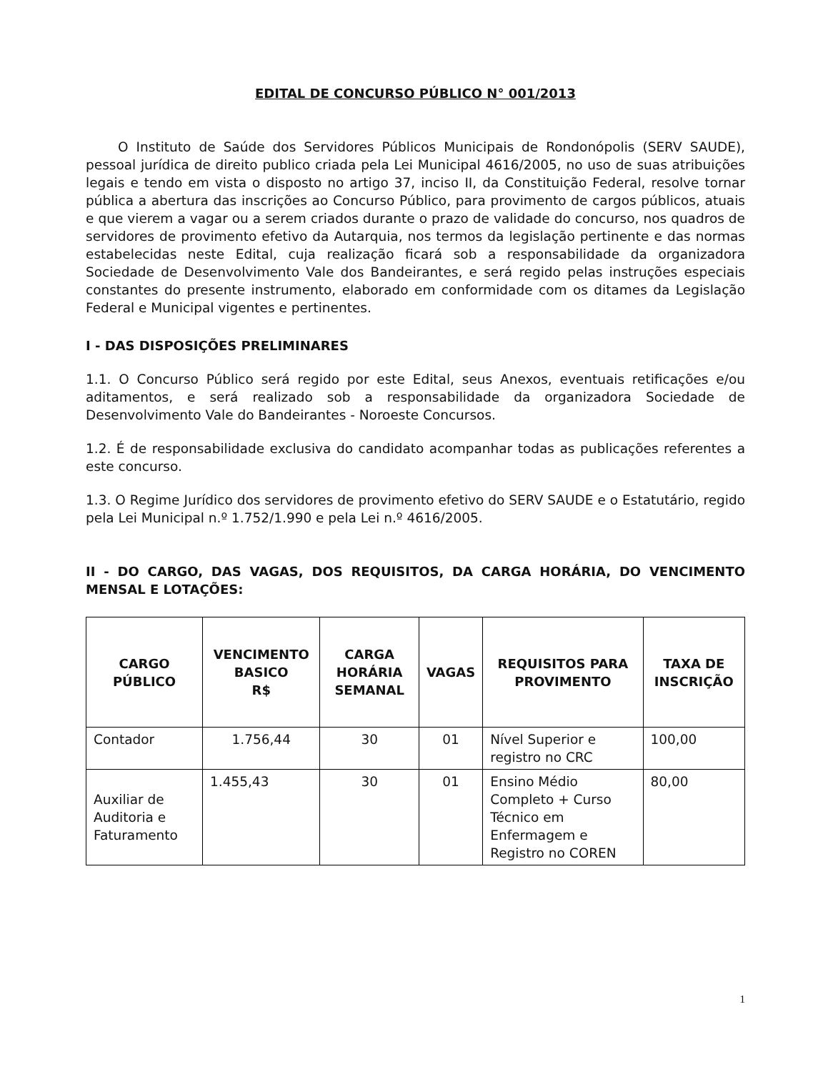EDITAL DE CONCURSO PÚBLICO N° 001/2013
O Instituto de Saúde dos Servidores Públicos Municipais de Rondonópolis (SERV SAUDE), pessoal jurídica de direito publico criada pela Lei Municipal 4616/2005, no uso de suas atribuições legais e tendo em vista o disposto no artigo 37, inciso II, da Constituição Federal, resolve tornar pública a abertura das inscrições ao Concurso Público, para provimento de cargos públicos, atuais e que vierem a vagar ou a serem criados durante o prazo de validade do concurso, nos quadros de servidores de provimento efetivo da Autarquia, nos termos da legislação pertinente e das normas estabelecidas neste Edital, cuja realização ficará sob a responsabilidade da organizadora Sociedade de Desenvolvimento Vale dos Bandeirantes, e será regido pelas instruções especiais constantes do presente instrumento, elaborado em conformidade com os ditames da Legislação Federal e Municipal vigentes e pertinentes.
I - DAS DISPOSIÇÕES PRELIMINARES
1.1. O Concurso Público será regido por este Edital, seus Anexos, eventuais retificações e/ou aditamentos, e será realizado sob a responsabilidade da organizadora Sociedade de Desenvolvimento Vale do Bandeirantes - Noroeste Concursos.
1.2. É de responsabilidade exclusiva do candidato acompanhar todas as publicações referentes a este concurso.
1.3. O Regime Jurídico dos servidores de provimento efetivo do SERV SAUDE e o Estatutário, regido pela Lei Municipal n.º 1.752/1.990 e pela Lei n.º 4616/2005.
II - DO CARGO, DAS VAGAS, DOS REQUISITOS, DA CARGA HORÁRIA, DO VENCIMENTO MENSAL E LOTAÇÕES:
| CARGO PÚBLICO | VENCIMENTO BASICO R$ | CARGA HORÁRIA SEMANAL | VAGAS | REQUISITOS PARA PROVIMENTO | TAXA DE INSCRIÇÃO |
| --- | --- | --- | --- | --- | --- |
| Contador | 1.756,44 | 30 | 01 | Nível Superior e registro no CRC | 100,00 |
| Auxiliar de Auditoria e Faturamento | 1.455,43 | 30 | 01 | Ensino Médio Completo + Curso Técnico em Enfermagem e Registro no COREN | 80,00 |
1